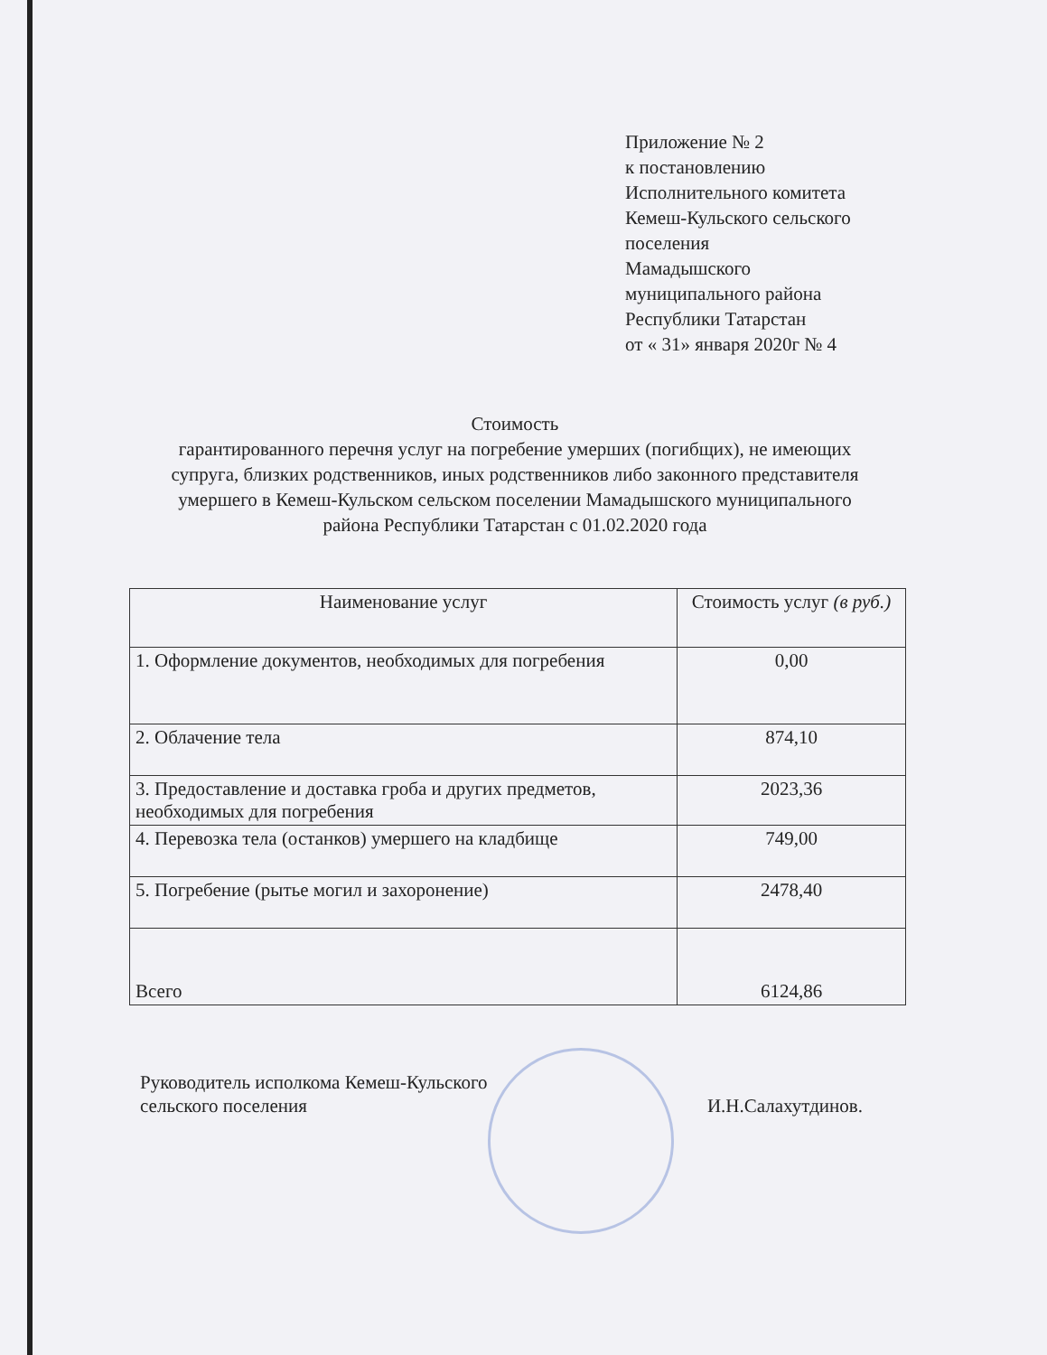Приложение № 2
к постановлению
Исполнительного комитета
Кемеш-Кульского сельского поселения
Мамадышского
муниципального района
Республики Татарстан
от « 31» января 2020г № 4
Стоимость
гарантированного перечня услуг на погребение умерших (погибщих), не имеющих супруга, близких родственников, иных родственников либо законного представителя умершего в Кемеш-Кульском сельском поселении Мамадышского муниципального района Республики Татарстан с 01.02.2020 года
| Наименование услуг | Стоимость услуг (в руб.) |
| --- | --- |
| 1. Оформление документов, необходимых для погребения | 0,00 |
| 2. Облачение тела | 874,10 |
| 3. Предоставление и доставка гроба и других предметов, необходимых для погребения | 2023,36 |
| 4. Перевозка тела (останков) умершего на кладбище | 749,00 |
| 5. Погребение (рытье могил и захоронение) | 2478,40 |
| Всего | 6124,86 |
Руководитель исполкома Кемеш-Кульского
сельского поселения
И.Н.Салахутдинов.